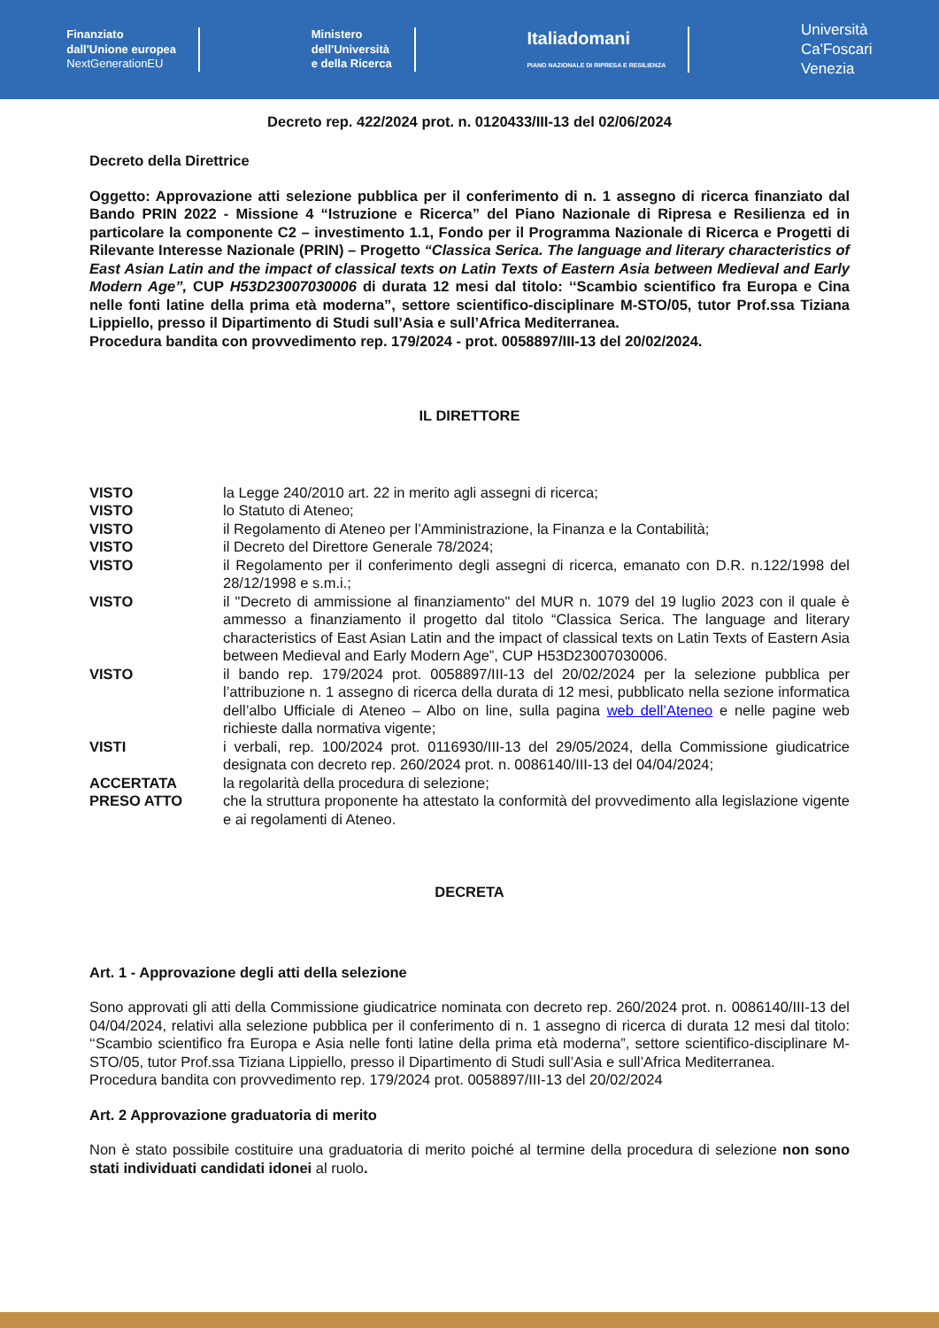Finanziato
dall'Unione europea
NextGenerationEU
Ministero
dell'Università
e della Ricerca
Italiadomani
PIANO NAZIONALE DI RIPRESA E RESILIENZA
Università
Ca'Foscari
Venezia
Decreto rep. 422/2024 prot. n. 0120433/III-13 del 02/06/2024
Decreto della Direttrice
Oggetto: Approvazione atti selezione pubblica per il conferimento di n. 1 assegno di ricerca finanziato dal Bando PRIN 2022 - Missione 4 “Istruzione e Ricerca” del Piano Nazionale di Ripresa e Resilienza ed in particolare la componente C2 – investimento 1.1, Fondo per il Programma Nazionale di Ricerca e Progetti di Rilevante Interesse Nazionale (PRIN) – Progetto “Classica Serica. The language and literary characteristics of East Asian Latin and the impact of classical texts on Latin Texts of Eastern Asia between Medieval and Early Modern Age”, CUP H53D23007030006 di durata 12 mesi dal titolo: ‘‘Scambio scientifico fra Europa e Cina nelle fonti latine della prima età moderna”, settore scientifico-disciplinare M-STO/05, tutor Prof.ssa Tiziana Lippiello, presso il Dipartimento di Studi sull’Asia e sull’Africa Mediterranea.
Procedura bandita con provvedimento rep. 179/2024 - prot. 0058897/III-13 del 20/02/2024.
IL DIRETTORE
| VISTO | la Legge 240/2010 art. 22 in merito agli assegni di ricerca; |
| VISTO | lo Statuto di Ateneo; |
| VISTO | il Regolamento di Ateneo per l’Amministrazione, la Finanza e la Contabilità; |
| VISTO | il Decreto del Direttore Generale 78/2024; |
| VISTO | il Regolamento per il conferimento degli assegni di ricerca, emanato con D.R. n.122/1998 del 28/12/1998 e s.m.i.; |
| VISTO | il "Decreto di ammissione al finanziamento" del MUR n. 1079 del 19 luglio 2023 con il quale è ammesso a finanziamento il progetto dal titolo “Classica Serica. The language and literary characteristics of East Asian Latin and the impact of classical texts on Latin Texts of Eastern Asia between Medieval and Early Modern Age”, CUP H53D23007030006. |
| VISTO | il bando rep. 179/2024 prot. 0058897/III-13 del 20/02/2024 per la selezione pubblica per l’attribuzione n. 1 assegno di ricerca della durata di 12 mesi, pubblicato nella sezione informatica dell’albo Ufficiale di Ateneo – Albo on line, sulla pagina web dell’Ateneo e nelle pagine web richieste dalla normativa vigente; |
| VISTI | i verbali, rep. 100/2024 prot. 0116930/III-13 del 29/05/2024, della Commissione giudicatrice designata con decreto rep. 260/2024 prot. n. 0086140/III-13 del 04/04/2024; |
| ACCERTATA | la regolarità della procedura di selezione; |
| PRESO ATTO | che la struttura proponente ha attestato la conformità del provvedimento alla legislazione vigente e ai regolamenti di Ateneo. |
DECRETA
Art. 1 - Approvazione degli atti della selezione
Sono approvati gli atti della Commissione giudicatrice nominata con decreto rep. 260/2024 prot. n. 0086140/III-13 del 04/04/2024, relativi alla selezione pubblica per il conferimento di n. 1 assegno di ricerca di durata 12 mesi dal titolo: ‘‘Scambio scientifico fra Europa e Asia nelle fonti latine della prima età moderna”, settore scientifico-disciplinare M-STO/05, tutor Prof.ssa Tiziana Lippiello, presso il Dipartimento di Studi sull’Asia e sull’Africa Mediterranea.
Procedura bandita con provvedimento rep. 179/2024 prot. 0058897/III-13 del 20/02/2024
Art. 2 Approvazione graduatoria di merito
Non è stato possibile costituire una graduatoria di merito poiché al termine della procedura di selezione non sono stati individuati candidati idonei al ruolo.